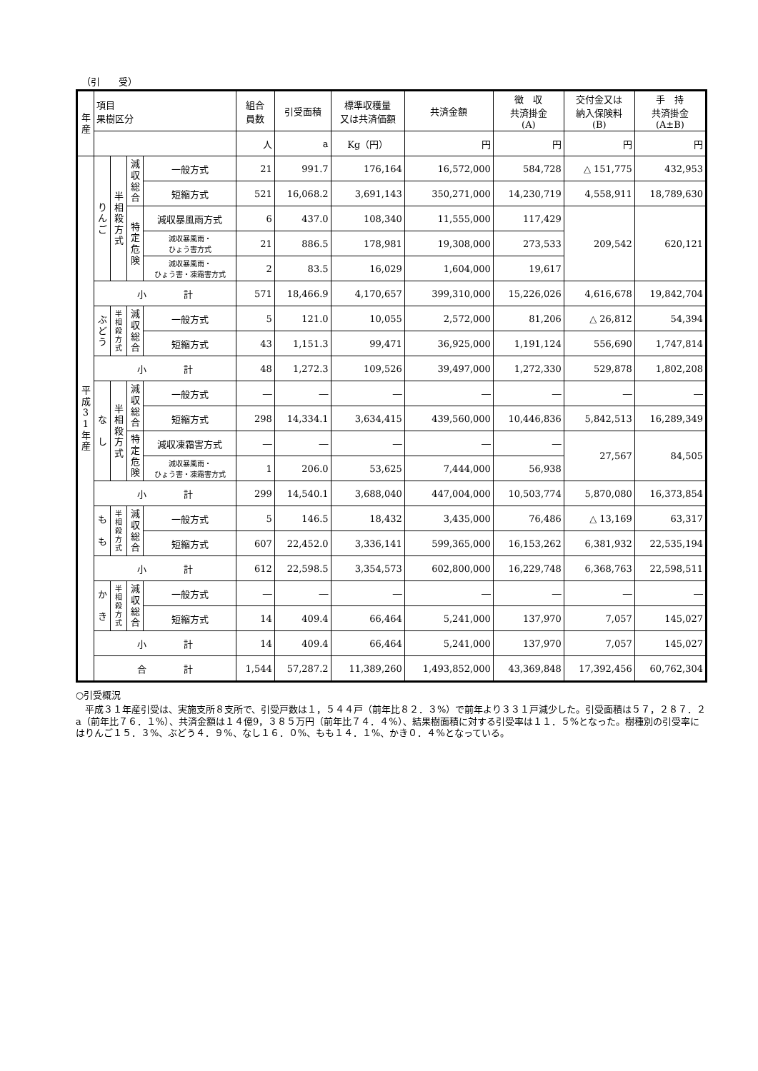（引　　受）
| 年 産 | 項目 果樹区分 | | | | 組合 員数 | 引受面積 | 標準収穫量 又は共済価額 | 共済金額 | 徴 収 共済掛金 (A) | 交付金又は 納入保険料 (B) | 手 持 共済掛金 (A±B) |
| --- | --- | --- | --- | --- | --- | --- | --- | --- | --- | --- | --- |
| | | | | | 人 | a | Kg（円） | 円 | 円 | 円 | 円 |
| 平 成 3 1 年 産 | り ん ご | 半 相 殺 方 式 | 減 収 総 合 | 一般方式 | 21 | 991.7 | 176,164 | 16,572,000 | 584,728 | △ 151,775 | 432,953 |
| | | | | 短縮方式 | 521 | 16,068.2 | 3,691,143 | 350,271,000 | 14,230,719 | 4,558,911 | 18,789,630 |
| | | | 特 定 危 険 | 減収暴風雨方式 | 6 | 437.0 | 108,340 | 11,555,000 | 117,429 | 209,542 | 620,121 |
| | | | | 減収暴風雨・ ひょう害方式 | 21 | 886.5 | 178,981 | 19,308,000 | 273,533 | | |
| | | | | 減収暴風雨・ ひょう害・凍霜害方式 | 2 | 83.5 | 16,029 | 1,604,000 | 19,617 | | |
| | 小 計 | | | | 571 | 18,466.9 | 4,170,657 | 399,310,000 | 15,226,026 | 4,616,678 | 19,842,704 |
| | ぶ ど う | 半 相 殺 方 式 | 減 収 総 合 | 一般方式 | 5 | 121.0 | 10,055 | 2,572,000 | 81,206 | △ 26,812 | 54,394 |
| | | | | 短縮方式 | 43 | 1,151.3 | 99,471 | 36,925,000 | 1,191,124 | 556,690 | 1,747,814 |
| | 小 計 | | | | 48 | 1,272.3 | 109,526 | 39,497,000 | 1,272,330 | 529,878 | 1,802,208 |
| | な し | 半 相 殺 方 式 | 減 収 総 合 | 一般方式 | ― | ― | ― | ― | ― | ― | ― |
| | | | | 短縮方式 | 298 | 14,334.1 | 3,634,415 | 439,560,000 | 10,446,836 | 5,842,513 | 16,289,349 |
| | | | 特 定 危 険 | 減収凍霜害方式 | ― | ― | ― | ― | ― | 27,567 | 84,505 |
| | | | | 減収暴風雨・ ひょう害・凍霜害方式 | 1 | 206.0 | 53,625 | 7,444,000 | 56,938 | | |
| | 小 計 | | | | 299 | 14,540.1 | 3,688,040 | 447,004,000 | 10,503,774 | 5,870,080 | 16,373,854 |
| | も も | 半 相 殺 方 式 | 減 収 総 合 | 一般方式 | 5 | 146.5 | 18,432 | 3,435,000 | 76,486 | △ 13,169 | 63,317 |
| | | | | 短縮方式 | 607 | 22,452.0 | 3,336,141 | 599,365,000 | 16,153,262 | 6,381,932 | 22,535,194 |
| | 小 計 | | | | 612 | 22,598.5 | 3,354,573 | 602,800,000 | 16,229,748 | 6,368,763 | 22,598,511 |
| | か き | 半 相 殺 方 式 | 減 収 総 合 | 一般方式 | ― | ― | ― | ― | ― | ― | ― |
| | | | | 短縮方式 | 14 | 409.4 | 66,464 | 5,241,000 | 137,970 | 7,057 | 145,027 |
| | 小 計 | | | | 14 | 409.4 | 66,464 | 5,241,000 | 137,970 | 7,057 | 145,027 |
| | 合 計 | | | | 1,544 | 57,287.2 | 11,389,260 | 1,493,852,000 | 43,369,848 | 17,392,456 | 60,762,304 |
○引受概況
　平成３１年産引受は、実施支所８支所で、引受戸数は１，５４４戸（前年比８２．３%）で前年より３３１戸減少した。引受面積は５７，２８７．２a（前年比７６．１%）、共済金額は１４億9，３８５万円（前年比７４．４%）、結果樹面積に対する引受率は１１．５%となった。樹種別の引受率にはりんご１５．３%、ぶどう４．９%、なし１６．０%、もも１４．１%、かき０．４%となっている。